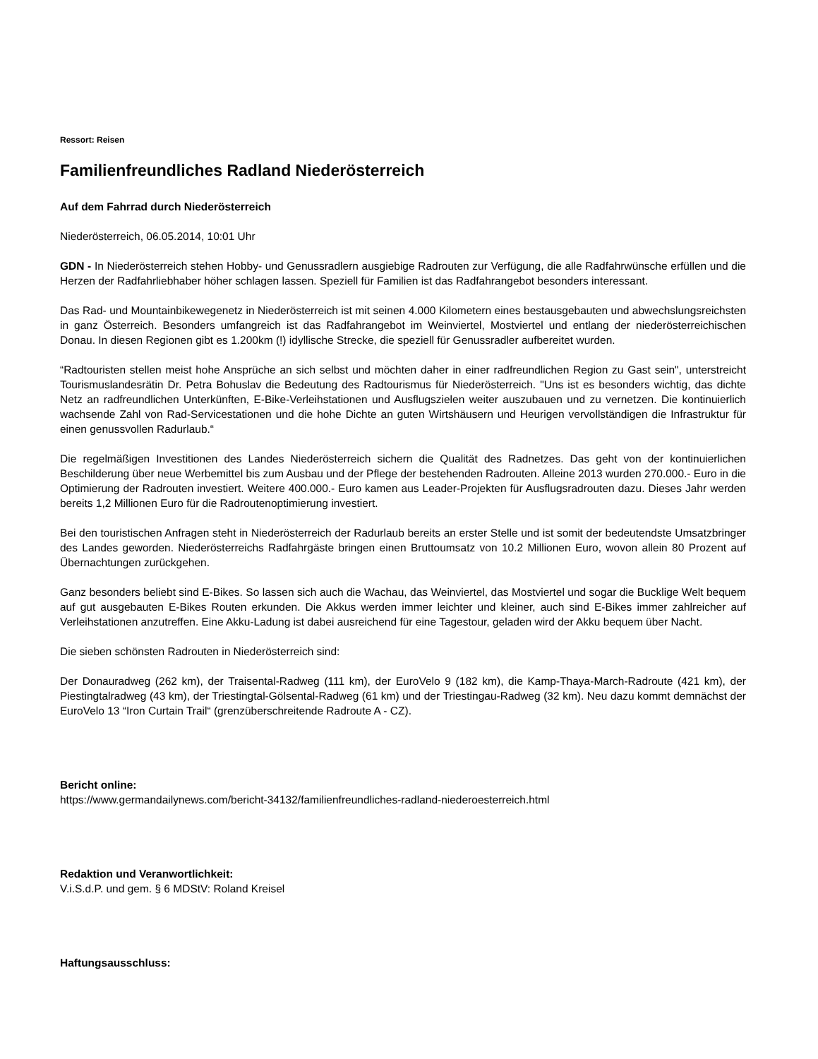Ressort: Reisen
Familienfreundliches Radland Niederösterreich
Auf dem Fahrrad durch Niederösterreich
Niederösterreich, 06.05.2014, 10:01 Uhr
GDN - In Niederösterreich stehen Hobby- und Genussradlern ausgiebige Radrouten zur Verfügung, die alle Radfahrwünsche erfüllen und die Herzen der Radfahrliebhaber höher schlagen lassen. Speziell für Familien ist das Radfahrangebot besonders interessant.
Das Rad- und Mountainbikewegenetz in Niederösterreich ist mit seinen 4.000 Kilometern eines bestausgebauten und abwechslungsreichsten in ganz Österreich. Besonders umfangreich ist das Radfahrangebot im Weinviertel, Mostviertel und entlang der niederösterreichischen Donau. In diesen Regionen gibt es 1.200km (!) idyllische Strecke, die speziell für Genussradler aufbereitet wurden.
“Radtouristen stellen meist hohe Ansprüche an sich selbst und möchten daher in einer radfreundlichen Region zu Gast sein", unterstreicht Tourismuslandesrätin Dr. Petra Bohuslav die Bedeutung des Radtourismus für Niederösterreich. "Uns ist es besonders wichtig, das dichte Netz an radfreundlichen Unterkünften, E-Bike-Verleihstationen und Ausflugszielen weiter auszubauen und zu vernetzen. Die kontinuierlich wachsende Zahl von Rad-Servicestationen und die hohe Dichte an guten Wirtshäusern und Heurigen vervollständigen die Infrastruktur für einen genussvollen Radurlaub.“
Die regelmäßigen Investitionen des Landes Niederösterreich sichern die Qualität des Radnetzes. Das geht von der kontinuierlichen Beschilderung über neue Werbemittel bis zum Ausbau und der Pflege der bestehenden Radrouten. Alleine 2013 wurden 270.000.- Euro in die Optimierung der Radrouten investiert. Weitere 400.000.- Euro kamen aus Leader-Projekten für Ausflugsradrouten dazu. Dieses Jahr werden bereits 1,2 Millionen Euro für die Radroutenoptimierung investiert.
Bei den touristischen Anfragen steht in Niederösterreich der Radurlaub bereits an erster Stelle und ist somit der bedeutendste Umsatzbringer des Landes geworden. Niederösterreichs Radfahrgäste bringen einen Bruttoumsatz von 10.2 Millionen Euro, wovon allein 80 Prozent auf Übernachtungen zurückgehen.
Ganz besonders beliebt sind E-Bikes. So lassen sich auch die Wachau, das Weinviertel, das Mostviertel und sogar die Bucklige Welt bequem auf gut ausgebauten E-Bikes Routen erkunden. Die Akkus werden immer leichter und kleiner, auch sind E-Bikes immer zahlreicher auf Verleihstationen anzutreffen. Eine Akku-Ladung ist dabei ausreichend für eine Tagestour, geladen wird der Akku bequem über Nacht.
Die sieben schönsten Radrouten in Niederösterreich sind:
Der Donauradweg (262 km), der Traisental-Radweg (111 km), der EuroVelo 9 (182 km), die Kamp-Thaya-March-Radroute (421 km), der Piestingtalradweg (43 km), der Triestingtal-Gölsental-Radweg (61 km) und der Triestingau-Radweg (32 km). Neu dazu kommt demnächst der EuroVelo 13 “Iron Curtain Trail“ (grenzüberschreitende Radroute A - CZ).
Bericht online:
https://www.germandailynews.com/bericht-34132/familienfreundliches-radland-niederoesterreich.html
Redaktion und Veranwortlichkeit:
V.i.S.d.P. und gem. § 6 MDStV: Roland Kreisel
Haftungsausschluss: